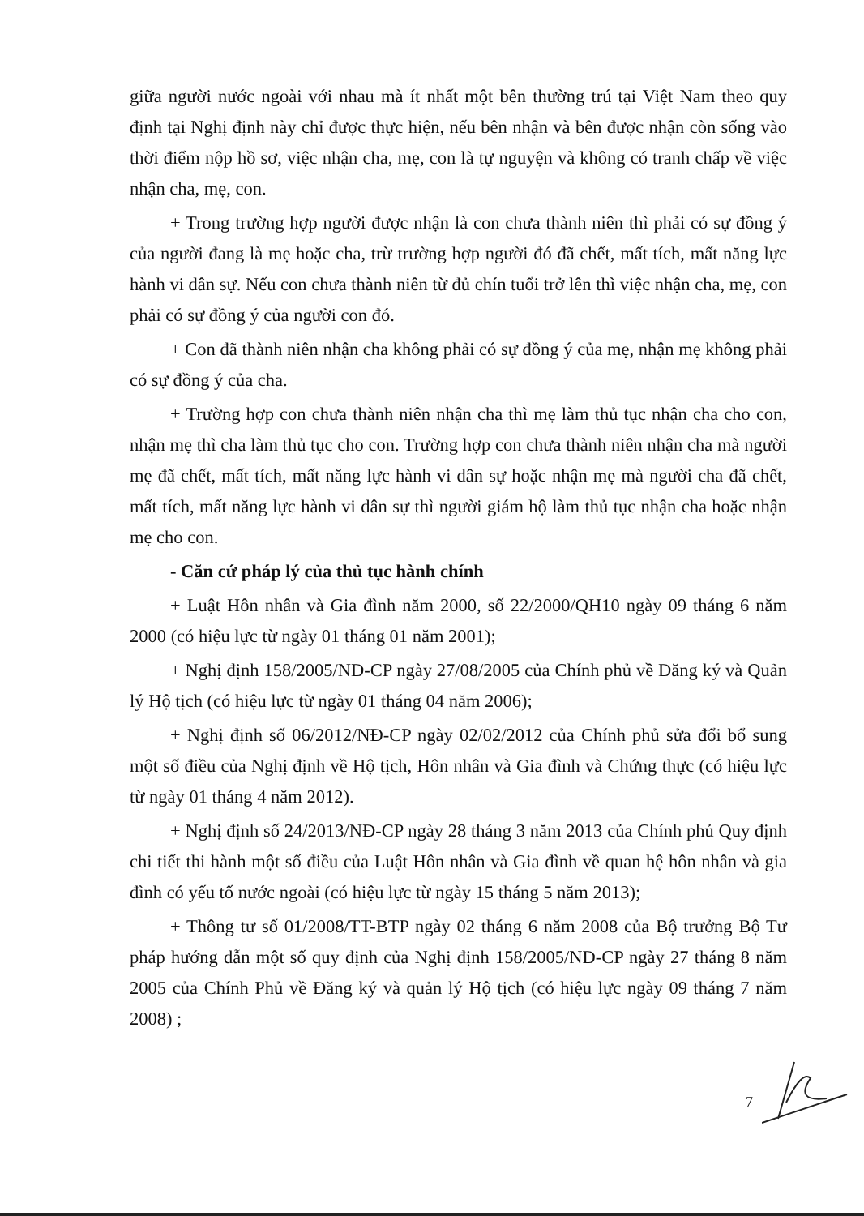giữa người nước ngoài với nhau mà ít nhất một bên thường trú tại Việt Nam theo quy định tại Nghị định này chỉ được thực hiện, nếu bên nhận và bên được nhận còn sống vào thời điểm nộp hồ sơ, việc nhận cha, mẹ, con là tự nguyện và không có tranh chấp về việc nhận cha, mẹ, con.
+ Trong trường hợp người được nhận là con chưa thành niên thì phải có sự đồng ý của người đang là mẹ hoặc cha, trừ trường hợp người đó đã chết, mất tích, mất năng lực hành vi dân sự. Nếu con chưa thành niên từ đủ chín tuổi trở lên thì việc nhận cha, mẹ, con phải có sự đồng ý của người con đó.
+ Con đã thành niên nhận cha không phải có sự đồng ý của mẹ, nhận mẹ không phải có sự đồng ý của cha.
+ Trường hợp con chưa thành niên nhận cha thì mẹ làm thủ tục nhận cha cho con, nhận mẹ thì cha làm thủ tục cho con. Trường hợp con chưa thành niên nhận cha mà người mẹ đã chết, mất tích, mất năng lực hành vi dân sự hoặc nhận mẹ mà người cha đã chết, mất tích, mất năng lực hành vi dân sự thì người giám hộ làm thủ tục nhận cha hoặc nhận mẹ cho con.
- Căn cứ pháp lý của thủ tục hành chính
+ Luật Hôn nhân và Gia đình năm 2000, số 22/2000/QH10 ngày 09 tháng 6 năm 2000 (có hiệu lực từ ngày 01 tháng 01 năm 2001);
+ Nghị định 158/2005/NĐ-CP ngày 27/08/2005 của Chính phủ về Đăng ký và Quản lý Hộ tịch (có hiệu lực từ ngày 01 tháng 04 năm 2006);
+ Nghị định số 06/2012/NĐ-CP ngày 02/02/2012 của Chính phủ sửa đổi bổ sung một số điều của Nghị định về Hộ tịch, Hôn nhân và Gia đình và Chứng thực (có hiệu lực từ ngày 01 tháng 4 năm 2012).
+ Nghị định số 24/2013/NĐ-CP ngày 28 tháng 3 năm 2013 của Chính phủ Quy định chi tiết thi hành một số điều của Luật Hôn nhân và Gia đình về quan hệ hôn nhân và gia đình có yếu tố nước ngoài (có hiệu lực từ ngày 15 tháng 5 năm 2013);
+ Thông tư số 01/2008/TT-BTP ngày 02 tháng 6 năm 2008 của Bộ trưởng Bộ Tư pháp hướng dẫn một số quy định của Nghị định 158/2005/NĐ-CP ngày 27 tháng 8 năm 2005 của Chính Phủ về Đăng ký và quản lý Hộ tịch (có hiệu lực ngày 09 tháng 7 năm 2008) ;
7